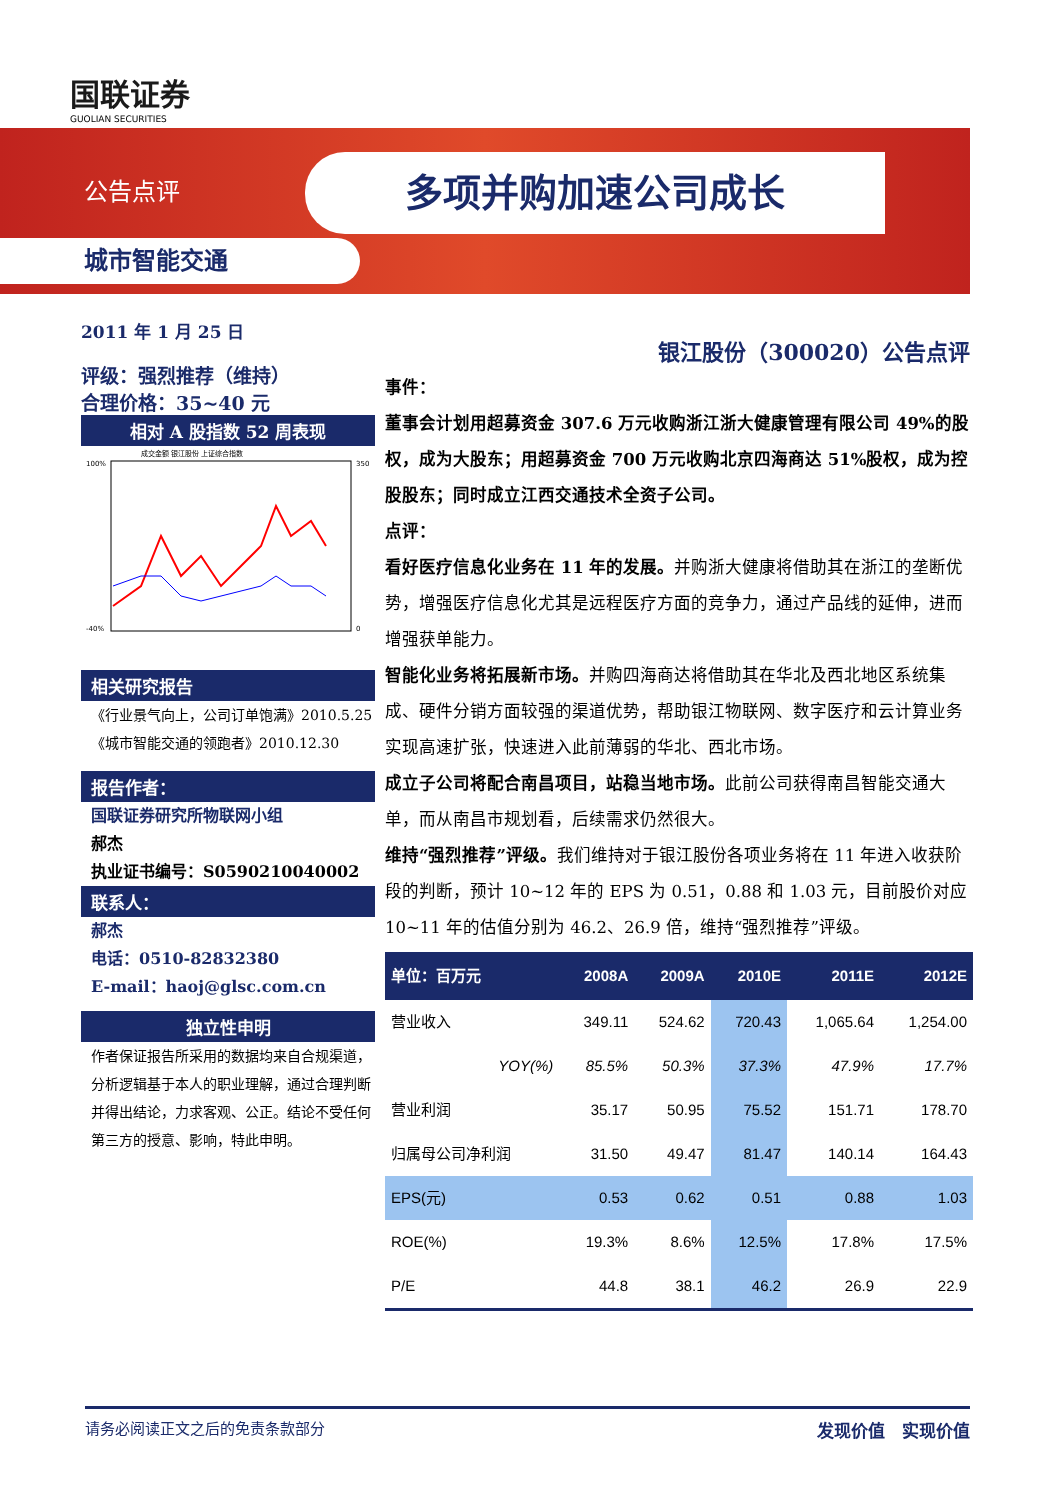国联证券
GUOLIAN SECURITIES
公告点评 多项并购加速公司成长
城市智能交通
2011 年 1 月 25 日
评级：强烈推荐（维持）
合理价格：35~40 元
相对 A 股指数 52 周表现
成交金额 银江股份 上证综合指数
100%
-40%
350
0
相关研究报告
《行业景气向上，公司订单饱满》2010.5.25
《城市智能交通的领跑者》2010.12.30
报告作者：
国联证券研究所物联网小组
郝杰
执业证书编号：S0590210040002
联系人：
郝杰
电话：0510-82832380
E-mail：haoj@glsc.com.cn
独立性申明
作者保证报告所采用的数据均来自合规渠道，分析逻辑基于本人的职业理解，通过合理判断并得出结论，力求客观、公正。结论不受任何第三方的授意、影响，特此申明。
银江股份（300020）公告点评
事件：
董事会计划用超募资金 307.6 万元收购浙江浙大健康管理有限公司 49%的股权，成为大股东；用超募资金 700 万元收购北京四海商达 51%股权，成为控股股东；同时成立江西交通技术全资子公司。
点评：
看好医疗信息化业务在 11 年的发展。并购浙大健康将借助其在浙江的垄断优势，增强医疗信息化尤其是远程医疗方面的竞争力，通过产品线的延伸，进而增强获单能力。
智能化业务将拓展新市场。并购四海商达将借助其在华北及西北地区系统集成、硬件分销方面较强的渠道优势，帮助银江物联网、数字医疗和云计算业务实现高速扩张，快速进入此前薄弱的华北、西北市场。
成立子公司将配合南昌项目，站稳当地市场。此前公司获得南昌智能交通大单，而从南昌市规划看，后续需求仍然很大。
维持“强烈推荐”评级。我们维持对于银江股份各项业务将在 11 年进入收获阶段的判断，预计 10~12 年的 EPS 为 0.51，0.88 和 1.03 元，目前股价对应 10~11 年的估值分别为 46.2、26.9 倍，维持“强烈推荐”评级。
| 单位：百万元 | 2008A | 2009A | 2010E | 2011E | 2012E |
| --- | --- | --- | --- | --- | --- |
| 营业收入 | 349.11 | 524.62 | 720.43 | 1,065.64 | 1,254.00 |
| YOY(%) | 85.5% | 50.3% | 37.3% | 47.9% | 17.7% |
| 营业利润 | 35.17 | 50.95 | 75.52 | 151.71 | 178.70 |
| 归属母公司净利润 | 31.50 | 49.47 | 81.47 | 140.14 | 164.43 |
| EPS(元) | 0.53 | 0.62 | 0.51 | 0.88 | 1.03 |
| ROE(%) | 19.3% | 8.6% | 12.5% | 17.8% | 17.5% |
| P/E | 44.8 | 38.1 | 46.2 | 26.9 | 22.9 |
请务必阅读正文之后的免责条款部分 发现价值　实现价值